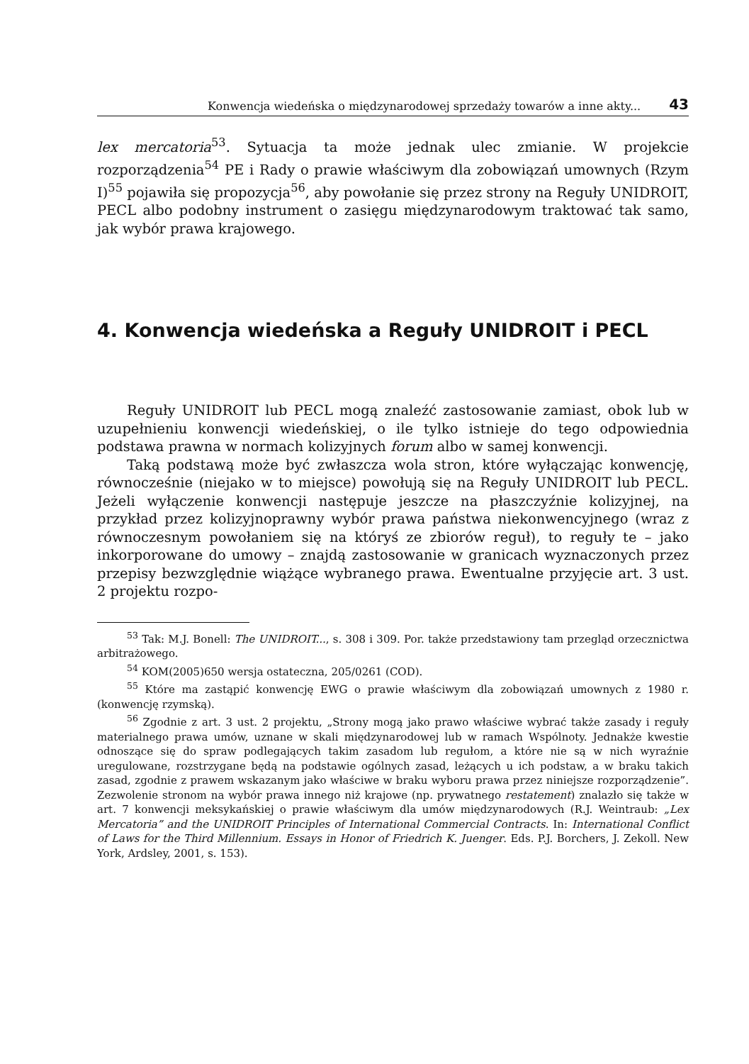Konwencja wiedeńska o międzynarodowej sprzedaży towarów a inne akty... 43
lex mercatoria<sup>53</sup>. Sytuacja ta może jednak ulec zmianie. W projekcie rozporządzenia<sup>54</sup> PE i Rady o prawie właściwym dla zobowiązań umownych (Rzym I)<sup>55</sup> pojawiła się propozycja<sup>56</sup>, aby powołanie się przez strony na Reguły UNIDROIT, PECL albo podobny instrument o zasięgu międzynarodowym traktować tak samo, jak wybór prawa krajowego.
4. Konwencja wiedeńska a Reguły UNIDROIT i PECL
Reguły UNIDROIT lub PECL mogą znaleźć zastosowanie zamiast, obok lub w uzupełnieniu konwencji wiedeńskiej, o ile tylko istnieje do tego odpowiednia podstawa prawna w normach kolizyjnych forum albo w samej konwencji.
Taką podstawą może być zwłaszcza wola stron, które wyłączając konwencję, równocześnie (niejako w to miejsce) powołują się na Reguły UNIDROIT lub PECL. Jeżeli wyłączenie konwencji następuje jeszcze na płaszczyźnie kolizyjnej, na przykład przez kolizyjnoprawny wybór prawa państwa niekonwencyjnego (wraz z równoczesnym powołaniem się na któryś ze zbiorów reguł), to reguły te – jako inkorporowane do umowy – znajdą zastosowanie w granicach wyznaczonych przez przepisy bezwzględnie wiążące wybranego prawa. Ewentualne przyjęcie art. 3 ust. 2 projektu rozpo-
<sup>53</sup> Tak: M.J. Bonell: The UNIDROIT..., s. 308 i 309. Por. także przedstawiony tam przegląd orzecznictwa arbitrażowego.
<sup>54</sup> KOM(2005)650 wersja ostateczna, 205/0261 (COD).
<sup>55</sup> Które ma zastąpić konwencję EWG o prawie właściwym dla zobowiązań umownych z 1980 r. (konwencję rzymską).
<sup>56</sup> Zgodnie z art. 3 ust. 2 projektu, „Strony mogą jako prawo właściwe wybrać także zasady i reguły materialnego prawa umów, uznane w skali międzynarodowej lub w ramach Wspólnoty. Jednakże kwestie odnoszące się do spraw podlegających takim zasadom lub regułom, a które nie są w nich wyraźnie uregulowane, rozstrzygane będą na podstawie ogólnych zasad, leżących u ich podstaw, a w braku takich zasad, zgodnie z prawem wskazanym jako właściwe w braku wyboru prawa przez niniejsze rozporządzenie”. Zezwolenie stronom na wybór prawa innego niż krajowe (np. prywatnego restatement) znalazło się także w art. 7 konwencji meksykańskiej o prawie właściwym dla umów międzynarodowych (R.J. Weintraub: „Lex Mercatoria” and the UNIDROIT Principles of International Commercial Contracts. In: International Conflict of Laws for the Third Millennium. Essays in Honor of Friedrich K. Juenger. Eds. P.J. Borchers, J. Zekoll. New York, Ardsley, 2001, s. 153).